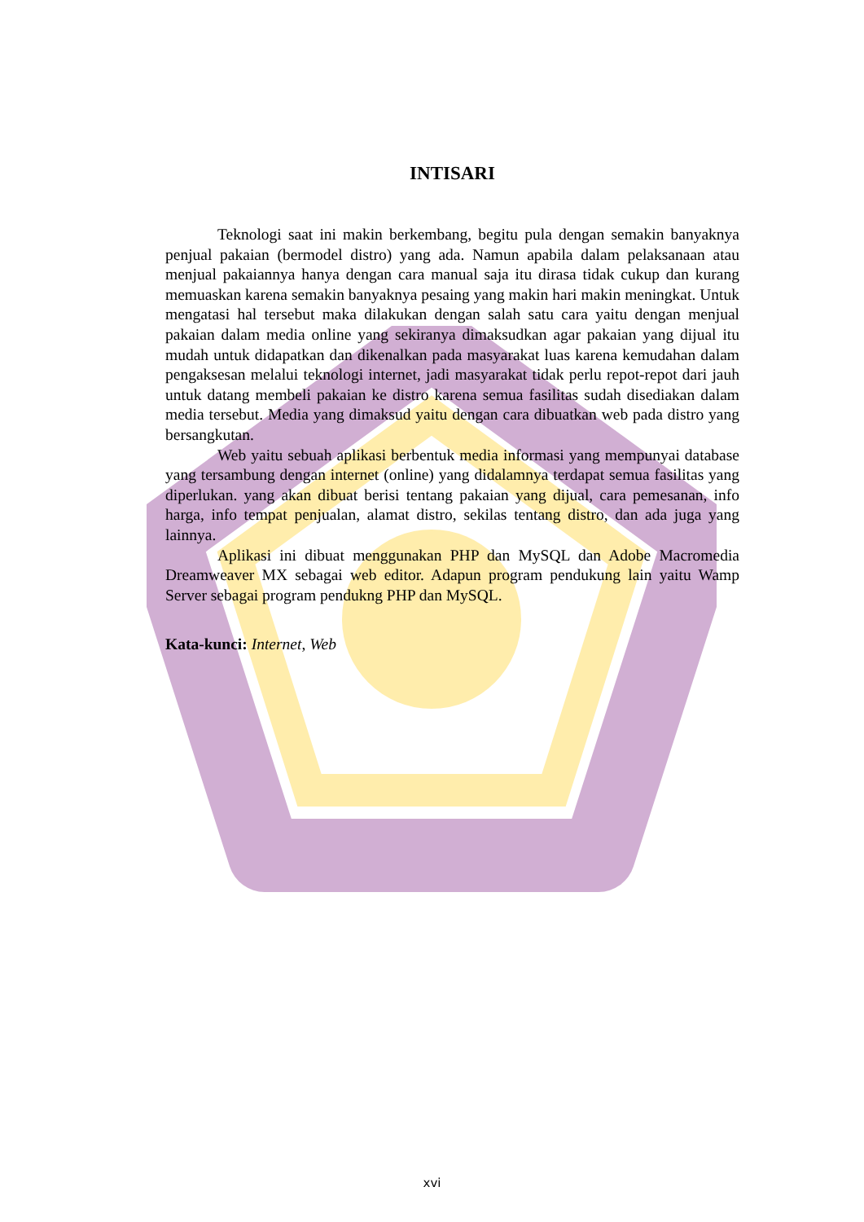INTISARI
Teknologi saat ini makin berkembang, begitu pula dengan semakin banyaknya penjual pakaian (bermodel distro) yang ada. Namun apabila dalam pelaksanaan atau menjual pakaiannya hanya dengan cara manual saja itu dirasa tidak cukup dan kurang memuaskan karena semakin banyaknya pesaing yang makin hari makin meningkat. Untuk mengatasi hal tersebut maka dilakukan dengan salah satu cara yaitu dengan menjual pakaian dalam media online yang sekiranya dimaksudkan agar pakaian yang dijual itu mudah untuk didapatkan dan dikenalkan pada masyarakat luas karena kemudahan dalam pengaksesan melalui teknologi internet, jadi masyarakat tidak perlu repot-repot dari jauh untuk datang membeli pakaian ke distro karena semua fasilitas sudah disediakan dalam media tersebut. Media yang dimaksud yaitu dengan cara dibuatkan web pada distro yang bersangkutan.
Web yaitu sebuah aplikasi berbentuk media informasi yang mempunyai database yang tersambung dengan internet (online) yang didalamnya terdapat semua fasilitas yang diperlukan. yang akan dibuat berisi tentang pakaian yang dijual, cara pemesanan, info harga, info tempat penjualan, alamat distro, sekilas tentang distro, dan ada juga yang lainnya.
Aplikasi ini dibuat menggunakan PHP dan MySQL dan Adobe Macromedia Dreamweaver MX sebagai web editor. Adapun program pendukung lain yaitu Wamp Server sebagai program pendukng PHP dan MySQL.
Kata-kunci: Internet, Web
xvi